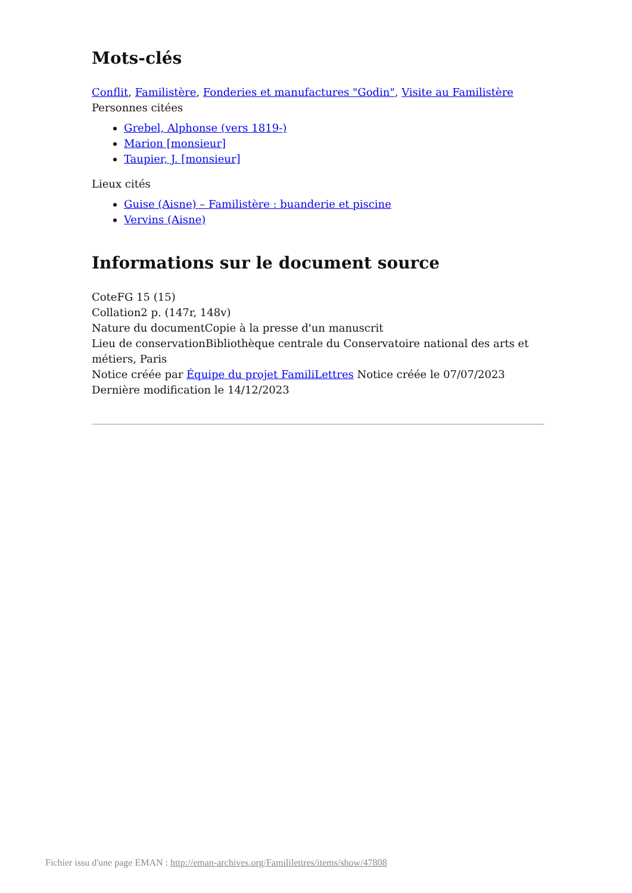Mots-clés
Conflit, Familistère, Fonderies et manufactures "Godin", Visite au Familistère
Personnes citées
Grebel, Alphonse (vers 1819-)
Marion [monsieur]
Taupier, J. [monsieur]
Lieux cités
Guise (Aisne) – Familistère : buanderie et piscine
Vervins (Aisne)
Informations sur le document source
CoteFG 15 (15)
Collation2 p. (147r, 148v)
Nature du documentCopie à la presse d'un manuscrit
Lieu de conservationBibliothèque centrale du Conservatoire national des arts et métiers, Paris
Notice créée par Équipe du projet FamiliLettres Notice créée le 07/07/2023
Dernière modification le 14/12/2023
Fichier issu d'une page EMAN : http://eman-archives.org/Famililettres/items/show/47808